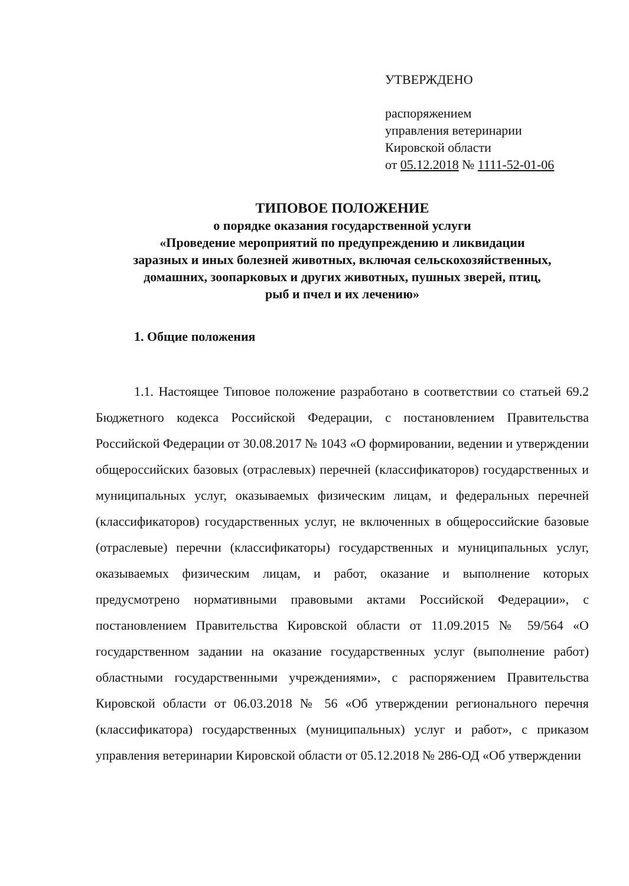УТВЕРЖДЕНО
распоряжением
управления ветеринарии
Кировской области
от 05.12.2018 № 1111-52-01-06
ТИПОВОЕ ПОЛОЖЕНИЕ
о порядке оказания государственной услуги
«Проведение мероприятий по предупреждению и ликвидации
заразных и иных болезней животных, включая сельскохозяйственных,
домашних, зоопарковых и других животных, пушных зверей, птиц,
рыб и пчел и их лечению»
1. Общие положения
1.1. Настоящее Типовое положение разработано в соответствии со статьей 69.2 Бюджетного кодекса Российской Федерации, с постановлением Правительства Российской Федерации от 30.08.2017 № 1043 «О формировании, ведении и утверждении общероссийских базовых (отраслевых) перечней (классификаторов) государственных и муниципальных услуг, оказываемых физическим лицам, и федеральных перечней (классификаторов) государственных услуг, не включенных в общероссийские базовые (отраслевые) перечни (классификаторы) государственных и муниципальных услуг, оказываемых физическим лицам, и работ, оказание и выполнение которых предусмотрено нормативными правовыми актами Российской Федерации», с постановлением Правительства Кировской области от 11.09.2015 № 59/564 «О государственном задании на оказание государственных услуг (выполнение работ) областными государственными учреждениями», с распоряжением Правительства Кировской области от 06.03.2018 № 56 «Об утверждении регионального перечня (классификатора) государственных (муниципальных) услуг и работ», с приказом управления ветеринарии Кировской области от 05.12.2018 № 286-ОД «Об утверждении